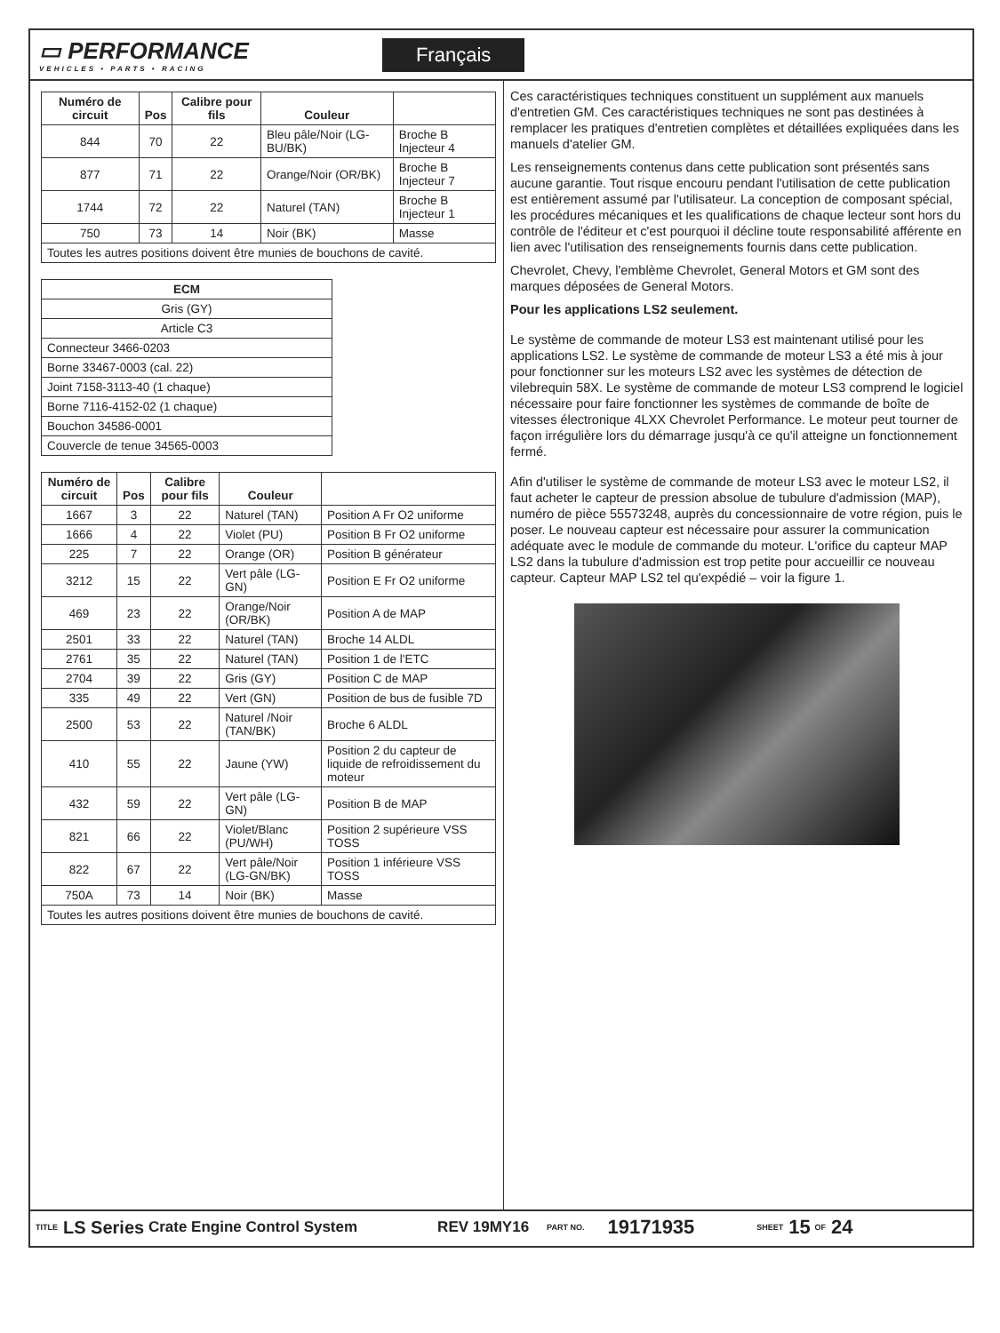▭ PERFORMANCE
VEHICLES • PARTS • RACING
Français
| Numéro de circuit | Pos | Calibre pour fils | Couleur | |
| --- | --- | --- | --- | --- |
| 844 | 70 | 22 | Bleu pâle/Noir (LG-BU/BK) | Broche B Injecteur 4 |
| 877 | 71 | 22 | Orange/Noir (OR/BK) | Broche B Injecteur 7 |
| 1744 | 72 | 22 | Naturel (TAN) | Broche B Injecteur 1 |
| 750 | 73 | 14 | Noir (BK) | Masse |
| Toutes les autres positions doivent être munies de bouchons de cavité. | | | | |
| ECM |
| --- |
| Gris (GY) |
| Article C3 |
| Connecteur 3466-0203 |
| Borne 33467-0003 (cal. 22) |
| Joint 7158-3113-40 (1 chaque) |
| Borne 7116-4152-02 (1 chaque) |
| Bouchon 34586-0001 |
| Couvercle de tenue 34565-0003 |
| Numéro de circuit | Pos | Calibre pour fils | Couleur | |
| --- | --- | --- | --- | --- |
| 1667 | 3 | 22 | Naturel (TAN) | Position A Fr O2 uniforme |
| 1666 | 4 | 22 | Violet (PU) | Position B Fr O2 uniforme |
| 225 | 7 | 22 | Orange (OR) | Position B générateur |
| 3212 | 15 | 22 | Vert pâle (LG-GN) | Position E Fr O2 uniforme |
| 469 | 23 | 22 | Orange/Noir (OR/BK) | Position A de MAP |
| 2501 | 33 | 22 | Naturel (TAN) | Broche 14 ALDL |
| 2761 | 35 | 22 | Naturel (TAN) | Position 1 de l'ETC |
| 2704 | 39 | 22 | Gris (GY) | Position C de MAP |
| 335 | 49 | 22 | Vert (GN) | Position de bus de fusible 7D |
| 2500 | 53 | 22 | Naturel /Noir (TAN/BK) | Broche 6 ALDL |
| 410 | 55 | 22 | Jaune (YW) | Position 2 du capteur de liquide de refroidissement du moteur |
| 432 | 59 | 22 | Vert pâle (LG-GN) | Position B de MAP |
| 821 | 66 | 22 | Violet/Blanc (PU/WH) | Position 2 supérieure VSS TOSS |
| 822 | 67 | 22 | Vert pâle/Noir (LG-GN/BK) | Position 1 inférieure VSS TOSS |
| 750A | 73 | 14 | Noir (BK) | Masse |
| Toutes les autres positions doivent être munies de bouchons de cavité. | | | | |
Ces caractéristiques techniques constituent un supplément aux manuels d'entretien GM. Ces caractéristiques techniques ne sont pas destinées à remplacer les pratiques d'entretien complètes et détaillées expliquées dans les manuels d'atelier GM.
Les renseignements contenus dans cette publication sont présentés sans aucune garantie. Tout risque encouru pendant l'utilisation de cette publication est entièrement assumé par l'utilisateur. La conception de composant spécial, les procédures mécaniques et les qualifications de chaque lecteur sont hors du contrôle de l'éditeur et c'est pourquoi il décline toute responsabilité afférente en lien avec l'utilisation des renseignements fournis dans cette publication.
Chevrolet, Chevy, l'emblème Chevrolet, General Motors et GM sont des marques déposées de General Motors.
Pour les applications LS2 seulement.
Le système de commande de moteur LS3 est maintenant utilisé pour les applications LS2. Le système de commande de moteur LS3 a été mis à jour pour fonctionner sur les moteurs LS2 avec les systèmes de détection de vilebrequin 58X. Le système de commande de moteur LS3 comprend le logiciel nécessaire pour faire fonctionner les systèmes de commande de boîte de vitesses électronique 4LXX Chevrolet Performance. Le moteur peut tourner de façon irrégulière lors du démarrage jusqu'à ce qu'il atteigne un fonctionnement fermé.
Afin d'utiliser le système de commande de moteur LS3 avec le moteur LS2, il faut acheter le capteur de pression absolue de tubulure d'admission (MAP), numéro de pièce 55573248, auprès du concessionnaire de votre région, puis le poser. Le nouveau capteur est nécessaire pour assurer la communication adéquate avec le module de commande du moteur. L'orifice du capteur MAP LS2 dans la tubulure d'admission est trop petite pour accueillir ce nouveau capteur. Capteur MAP LS2 tel qu'expédié – voir la figure 1.
TITLE LS Series Crate Engine Control System REV 19MY16 PART NO. 19171935 SHEET 15 OF 24